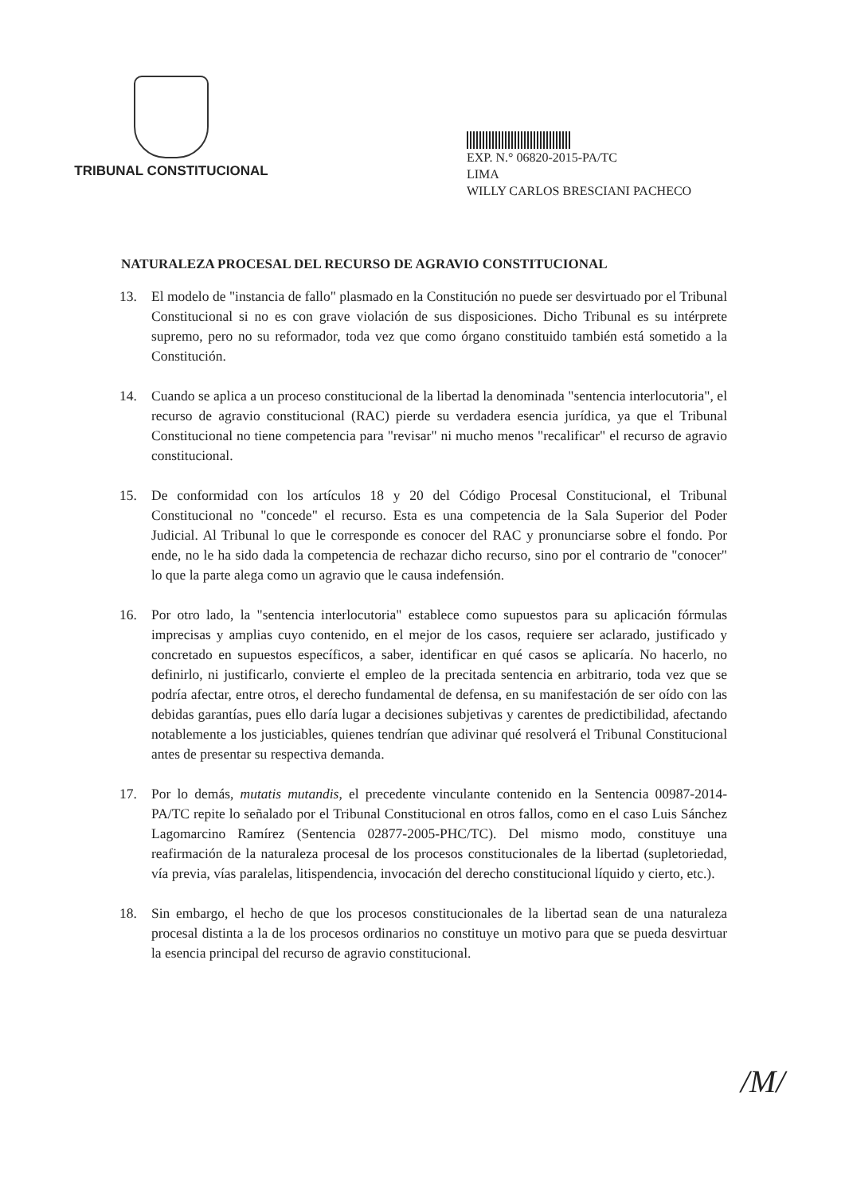TRIBUNAL CONSTITUCIONAL
EXP. N.° 06820-2015-PA/TC
LIMA
WILLY CARLOS BRESCIANI PACHECO
NATURALEZA PROCESAL DEL RECURSO DE AGRAVIO CONSTITUCIONAL
13. El modelo de "instancia de fallo" plasmado en la Constitución no puede ser desvirtuado por el Tribunal Constitucional si no es con grave violación de sus disposiciones. Dicho Tribunal es su intérprete supremo, pero no su reformador, toda vez que como órgano constituido también está sometido a la Constitución.
14. Cuando se aplica a un proceso constitucional de la libertad la denominada "sentencia interlocutoria", el recurso de agravio constitucional (RAC) pierde su verdadera esencia jurídica, ya que el Tribunal Constitucional no tiene competencia para "revisar" ni mucho menos "recalificar" el recurso de agravio constitucional.
15. De conformidad con los artículos 18 y 20 del Código Procesal Constitucional, el Tribunal Constitucional no "concede" el recurso. Esta es una competencia de la Sala Superior del Poder Judicial. Al Tribunal lo que le corresponde es conocer del RAC y pronunciarse sobre el fondo. Por ende, no le ha sido dada la competencia de rechazar dicho recurso, sino por el contrario de "conocer" lo que la parte alega como un agravio que le causa indefensión.
16. Por otro lado, la "sentencia interlocutoria" establece como supuestos para su aplicación fórmulas imprecisas y amplias cuyo contenido, en el mejor de los casos, requiere ser aclarado, justificado y concretado en supuestos específicos, a saber, identificar en qué casos se aplicaría. No hacerlo, no definirlo, ni justificarlo, convierte el empleo de la precitada sentencia en arbitrario, toda vez que se podría afectar, entre otros, el derecho fundamental de defensa, en su manifestación de ser oído con las debidas garantías, pues ello daría lugar a decisiones subjetivas y carentes de predictibilidad, afectando notablemente a los justiciables, quienes tendrían que adivinar qué resolverá el Tribunal Constitucional antes de presentar su respectiva demanda.
17. Por lo demás, mutatis mutandis, el precedente vinculante contenido en la Sentencia 00987-2014-PA/TC repite lo señalado por el Tribunal Constitucional en otros fallos, como en el caso Luis Sánchez Lagomarcino Ramírez (Sentencia 02877-2005-PHC/TC). Del mismo modo, constituye una reafirmación de la naturaleza procesal de los procesos constitucionales de la libertad (supletoriedad, vía previa, vías paralelas, litispendencia, invocación del derecho constitucional líquido y cierto, etc.).
18. Sin embargo, el hecho de que los procesos constitucionales de la libertad sean de una naturaleza procesal distinta a la de los procesos ordinarios no constituye un motivo para que se pueda desvirtuar la esencia principal del recurso de agravio constitucional.
/M/